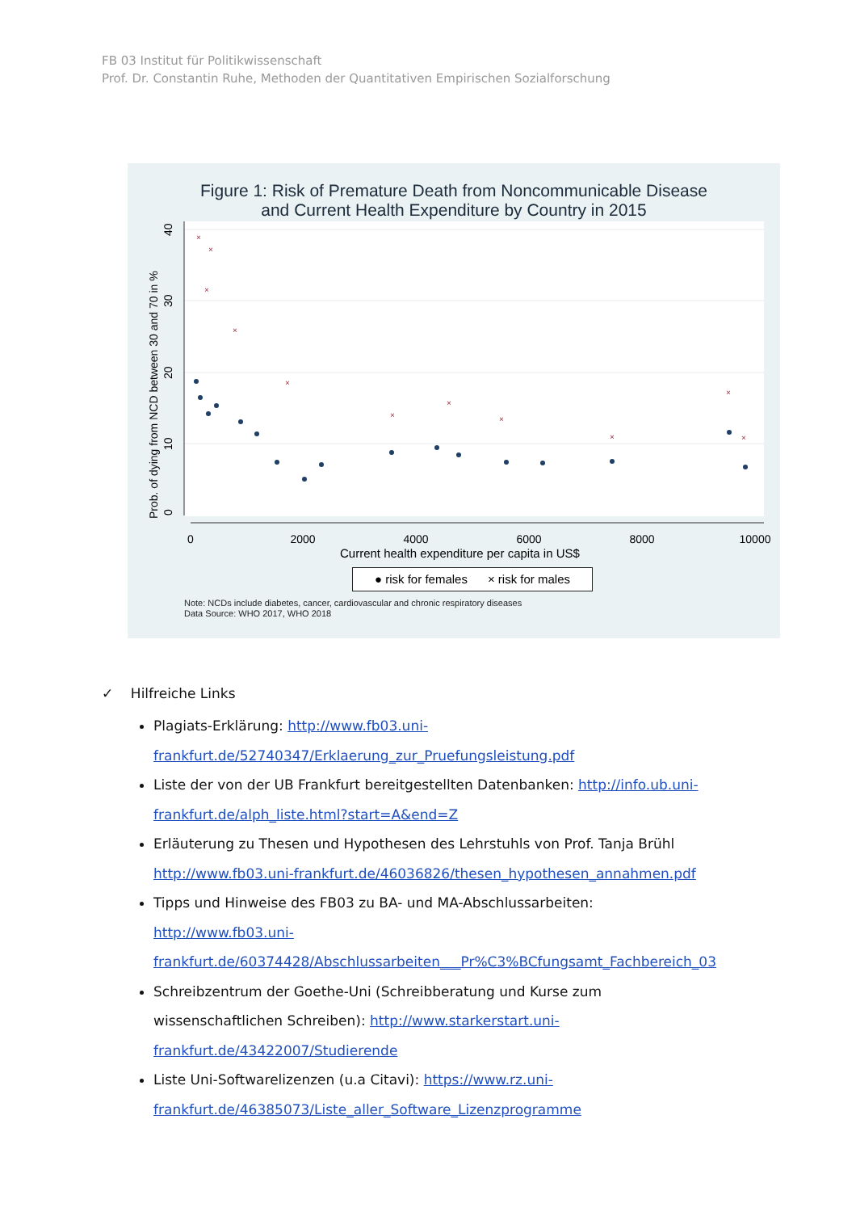FB 03 Institut für Politikwissenschaft
Prof. Dr. Constantin Ruhe, Methoden der Quantitativen Empirischen Sozialforschung
Figure 1: Risk of Premature Death from Noncommunicable Disease
and Current Health Expenditure by Country in 2015
0
2000
4000
6000
8000
10000
Prob. of dying from NCD between 30 and 70 in %
0
10
20
30
40
×
×
×
×
×
×
×
×
×
×
×
Current health expenditure per capita in US$
● risk for females × risk for males
Note: NCDs include diabetes, cancer, cardiovascular and chronic respiratory diseases
Data Source: WHO 2017, WHO 2018
✓ Hilfreiche Links
Plagiats-Erklärung: http://www.fb03.uni-frankfurt.de/52740347/Erklaerung_zur_Pruefungsleistung.pdf
Liste der von der UB Frankfurt bereitgestellten Datenbanken: http://info.ub.uni-frankfurt.de/alph_liste.html?start=A&end=Z
Erläuterung zu Thesen und Hypothesen des Lehrstuhls von Prof. Tanja Brühl http://www.fb03.uni-frankfurt.de/46036826/thesen_hypothesen_annahmen.pdf
Tipps und Hinweise des FB03 zu BA- und MA-Abschlussarbeiten: http://www.fb03.uni-frankfurt.de/60374428/Abschlussarbeiten___Pr%C3%BCfungsamt_Fachbereich_03
Schreibzentrum der Goethe-Uni (Schreibberatung und Kurse zum wissenschaftlichen Schreiben): http://www.starkerstart.uni-frankfurt.de/43422007/Studierende
Liste Uni-Softwarelizenzen (u.a Citavi): https://www.rz.uni-frankfurt.de/46385073/Liste_aller_Software_Lizenzprogramme